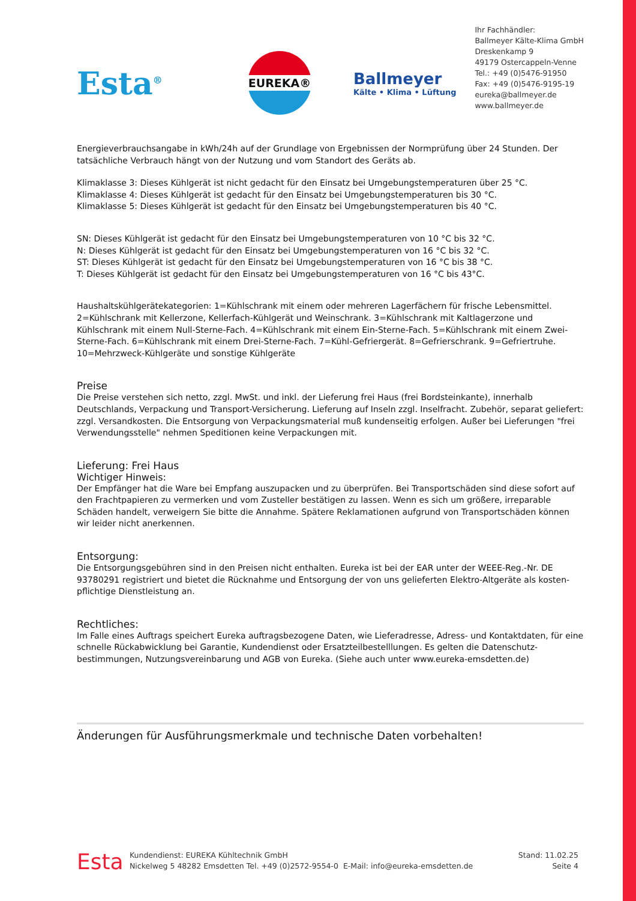Esta<sup>®</sup>
EUREKA®
Ballmeyer
Kälte • Klima • Lüftung
Ihr Fachhändler:
Ballmeyer Kälte-Klima GmbH
Dreskenkamp 9
49179 Ostercappeln-Venne
Tel.: +49 (0)5476-91950
Fax: +49 (0)5476-9195-19
eureka@ballmeyer.de
www.ballmeyer.de
Energieverbrauchsangabe in kWh/24h auf der Grundlage von Ergebnissen der Normprüfung über 24 Stunden. Der tatsächliche Verbrauch hängt von der Nutzung und vom Standort des Geräts ab.
Klimaklasse 3: Dieses Kühlgerät ist nicht gedacht für den Einsatz bei Umgebungstemperaturen über 25 °C.
Klimaklasse 4: Dieses Kühlgerät ist gedacht für den Einsatz bei Umgebungstemperaturen bis 30 °C.
Klimaklasse 5: Dieses Kühlgerät ist gedacht für den Einsatz bei Umgebungstemperaturen bis 40 °C.
SN: Dieses Kühlgerät ist gedacht für den Einsatz bei Umgebungstemperaturen von 10 °C bis 32 °C.
N: Dieses Kühlgerät ist gedacht für den Einsatz bei Umgebungstemperaturen von 16 °C bis 32 °C.
ST: Dieses Kühlgerät ist gedacht für den Einsatz bei Umgebungstemperaturen von 16 °C bis 38 °C.
T: Dieses Kühlgerät ist gedacht für den Einsatz bei Umgebungstemperaturen von 16 °C bis 43°C.
Haushaltskühlgerätekategorien: 1=Kühlschrank mit einem oder mehreren Lagerfächern für frische Lebensmittel. 2=Kühlschrank mit Kellerzone, Kellerfach-Kühlgerät und Weinschrank. 3=Kühlschrank mit Kaltlagerzone und Kühlschrank mit einem Null-Sterne-Fach. 4=Kühlschrank mit einem Ein-Sterne-Fach. 5=Kühlschrank mit einem Zwei-Sterne-Fach. 6=Kühlschrank mit einem Drei-Sterne-Fach. 7=Kühl-Gefriergerät. 8=Gefrierschrank. 9=Gefriertruhe. 10=Mehrzweck-Kühlgeräte und sonstige Kühlgeräte
Preise
Die Preise verstehen sich netto, zzgl. MwSt. und inkl. der Lieferung frei Haus (frei Bordsteinkante), innerhalb Deutschlands, Verpackung und Transport-Versicherung. Lieferung auf Inseln zzgl. Inselfracht. Zubehör, separat geliefert: zzgl. Versandkosten. Die Entsorgung von Verpackungsmaterial muß kundenseitig erfolgen. Außer bei Lieferungen "frei Verwendungsstelle" nehmen Speditionen keine Verpackungen mit.
Lieferung: Frei Haus
Wichtiger Hinweis:
Der Empfänger hat die Ware bei Empfang auszupacken und zu überprüfen. Bei Transportschäden sind diese sofort auf den Frachtpapieren zu vermerken und vom Zusteller bestätigen zu lassen. Wenn es sich um größere, irreparable Schäden handelt, verweigern Sie bitte die Annahme. Spätere Reklamationen aufgrund von Transportschäden können wir leider nicht anerkennen.
Entsorgung:
Die Entsorgungsgebühren sind in den Preisen nicht enthalten. Eureka ist bei der EAR unter der WEEE-Reg.-Nr. DE 93780291 registriert und bietet die Rücknahme und Entsorgung der von uns gelieferten Elektro-Altgeräte als kosten- pflichtige Dienstleistung an.
Rechtliches:
Im Falle eines Auftrags speichert Eureka auftragsbezogene Daten, wie Lieferadresse, Adress- und Kontaktdaten, für eine schnelle Rückabwicklung bei Garantie, Kundendienst oder Ersatzteilbestelllungen. Es gelten die Datenschutz- bestimmungen, Nutzungsvereinbarung und AGB von Eureka. (Siehe auch unter www.eureka-emsdetten.de)
Änderungen für Ausführungsmerkmale und technische Daten vorbehalten!
Esta
Kundendienst: EUREKA Kühltechnik GmbH
Nickelweg 5 48282 Emsdetten Tel. +49 (0)2572-9554-0 E-Mail: info@eureka-emsdetten.de
Stand: 11.02.25
Seite 4